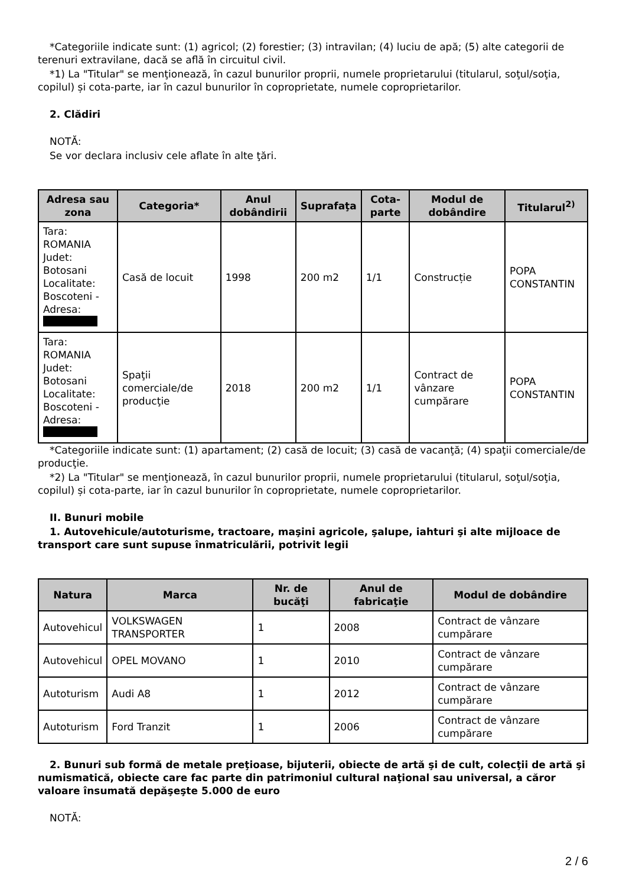*Categoriile indicate sunt: (1) agricol; (2) forestier; (3) intravilan; (4) luciu de apă; (5) alte categorii de terenuri extravilane, dacă se află în circuitul civil.
*1) La "Titular" se menţionează, în cazul bunurilor proprii, numele proprietarului (titularul, soţul/soţia, copilul) și cota-parte, iar în cazul bunurilor în coproprietate, numele coproprietarilor.
2. Clădiri
NOTĂ:
Se vor declara inclusiv cele aflate în alte ţări.
| Adresa sau zona | Categoria* | Anul dobândirii | Suprafaţa | Cota-parte | Modul de dobândire | Titularul<sup>2)</sup> |
| --- | --- | --- | --- | --- | --- | --- |
| Tara: ROMANIA Judet: Botosani Localitate: Boscoteni - Adresa: | Casă de locuit | 1998 | 200 m2 | 1/1 | Construcție | POPA CONSTANTIN |
| Tara: ROMANIA Judet: Botosani Localitate: Boscoteni - Adresa: | Spaţii comerciale/de producţie | 2018 | 200 m2 | 1/1 | Contract de vânzare cumpărare | POPA CONSTANTIN |
*Categoriile indicate sunt: (1) apartament; (2) casă de locuit; (3) casă de vacanţă; (4) spaţii comerciale/de producţie.
*2) La "Titular" se menţionează, în cazul bunurilor proprii, numele proprietarului (titularul, soţul/soţia, copilul) și cota-parte, iar în cazul bunurilor în coproprietate, numele coproprietarilor.
II. Bunuri mobile
1. Autovehicule/autoturisme, tractoare, maşini agricole, şalupe, iahturi şi alte mijloace de transport care sunt supuse înmatriculării, potrivit legii
| Natura | Marca | Nr. de bucăţi | Anul de fabricaţie | Modul de dobândire |
| --- | --- | --- | --- | --- |
| Autovehicul | VOLKSWAGEN TRANSPORTER | 1 | 2008 | Contract de vânzare cumpărare |
| Autovehicul | OPEL MOVANO | 1 | 2010 | Contract de vânzare cumpărare |
| Autoturism | Audi A8 | 1 | 2012 | Contract de vânzare cumpărare |
| Autoturism | Ford Tranzit | 1 | 2006 | Contract de vânzare cumpărare |
2. Bunuri sub formă de metale preţioase, bijuterii, obiecte de artă şi de cult, colecţii de artă şi numismatică, obiecte care fac parte din patrimoniul cultural naţional sau universal, a căror valoare însumată depăşeşte 5.000 de euro
NOTĂ:
2 / 6